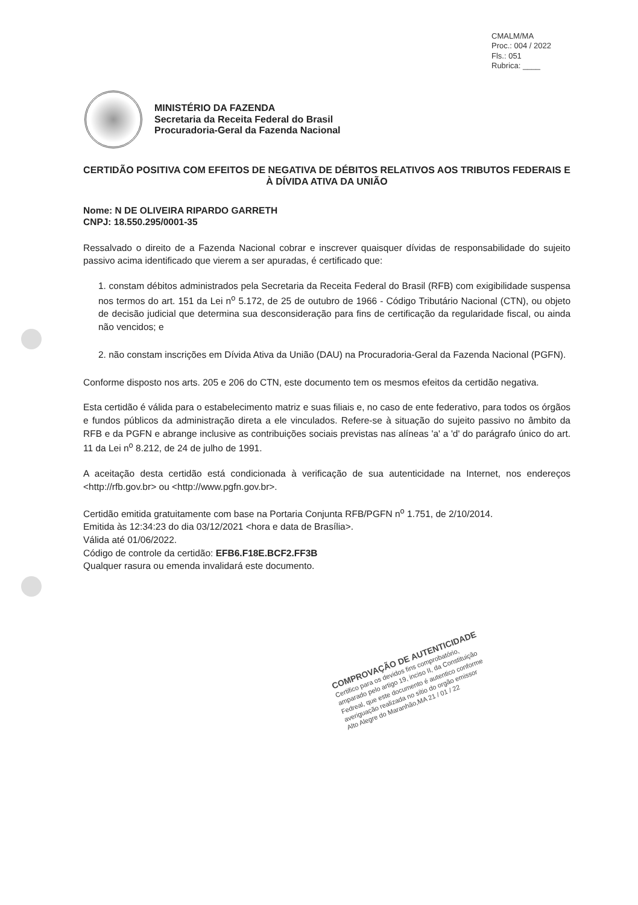CMALM/MA
Proc.: 004 / 2022
Fls.: 051
Rubrica: ____
MINISTÉRIO DA FAZENDA
Secretaria da Receita Federal do Brasil
Procuradoria-Geral da Fazenda Nacional
CERTIDÃO POSITIVA COM EFEITOS DE NEGATIVA DE DÉBITOS RELATIVOS AOS TRIBUTOS FEDERAIS E À DÍVIDA ATIVA DA UNIÃO
Nome: N DE OLIVEIRA RIPARDO GARRETH
CNPJ: 18.550.295/0001-35
Ressalvado o direito de a Fazenda Nacional cobrar e inscrever quaisquer dívidas de responsabilidade do sujeito passivo acima identificado que vierem a ser apuradas, é certificado que:
1. constam débitos administrados pela Secretaria da Receita Federal do Brasil (RFB) com exigibilidade suspensa nos termos do art. 151 da Lei n<sup>o</sup> 5.172, de 25 de outubro de 1966 - Código Tributário Nacional (CTN), ou objeto de decisão judicial que determina sua desconsideração para fins de certificação da regularidade fiscal, ou ainda não vencidos; e
2. não constam inscrições em Dívida Ativa da União (DAU) na Procuradoria-Geral da Fazenda Nacional (PGFN).
Conforme disposto nos arts. 205 e 206 do CTN, este documento tem os mesmos efeitos da certidão negativa.
Esta certidão é válida para o estabelecimento matriz e suas filiais e, no caso de ente federativo, para todos os órgãos e fundos públicos da administração direta a ele vinculados. Refere-se à situação do sujeito passivo no âmbito da RFB e da PGFN e abrange inclusive as contribuições sociais previstas nas alíneas 'a' a 'd' do parágrafo único do art. 11 da Lei n<sup>o</sup> 8.212, de 24 de julho de 1991.
A aceitação desta certidão está condicionada à verificação de sua autenticidade na Internet, nos endereços <http://rfb.gov.br> ou <http://www.pgfn.gov.br>.
Certidão emitida gratuitamente com base na Portaria Conjunta RFB/PGFN n<sup>o</sup> 1.751, de 2/10/2014.
Emitida às 12:34:23 do dia 03/12/2021 <hora e data de Brasília>.
Válida até 01/06/2022.
Código de controle da certidão: EFB6.F18E.BCF2.FF3B
Qualquer rasura ou emenda invalidará este documento.
COMPROVAÇÃO DE AUTENTICIDADE
Certifico para os devidos fins comprobatório, amparado pelo artigo 19, inciso II, da Constituição Fedreal, que este documento é autentico conforme averiguação realizada no sítio do orgão emissor
Alto Alegre do Maranhão,MA 21 / 01 / 22